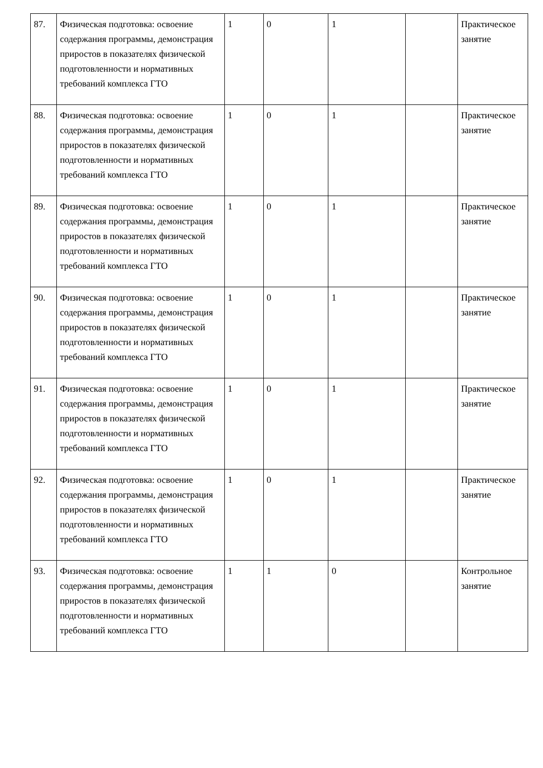| 87. | Физическая подготовка: освоение содержания программы, демонстрация приростов в показателях физической подготовленности и нормативных требований комплекса ГТО | 1 | 0 | 1 | | Практическое занятие |
| 88. | Физическая подготовка: освоение содержания программы, демонстрация приростов в показателях физической подготовленности и нормативных требований комплекса ГТО | 1 | 0 | 1 | | Практическое занятие |
| 89. | Физическая подготовка: освоение содержания программы, демонстрация приростов в показателях физической подготовленности и нормативных требований комплекса ГТО | 1 | 0 | 1 | | Практическое занятие |
| 90. | Физическая подготовка: освоение содержания программы, демонстрация приростов в показателях физической подготовленности и нормативных требований комплекса ГТО | 1 | 0 | 1 | | Практическое занятие |
| 91. | Физическая подготовка: освоение содержания программы, демонстрация приростов в показателях физической подготовленности и нормативных требований комплекса ГТО | 1 | 0 | 1 | | Практическое занятие |
| 92. | Физическая подготовка: освоение содержания программы, демонстрация приростов в показателях физической подготовленности и нормативных требований комплекса ГТО | 1 | 0 | 1 | | Практическое занятие |
| 93. | Физическая подготовка: освоение содержания программы, демонстрация приростов в показателях физической подготовленности и нормативных требований комплекса ГТО | 1 | 1 | 0 | | Контрольное занятие |